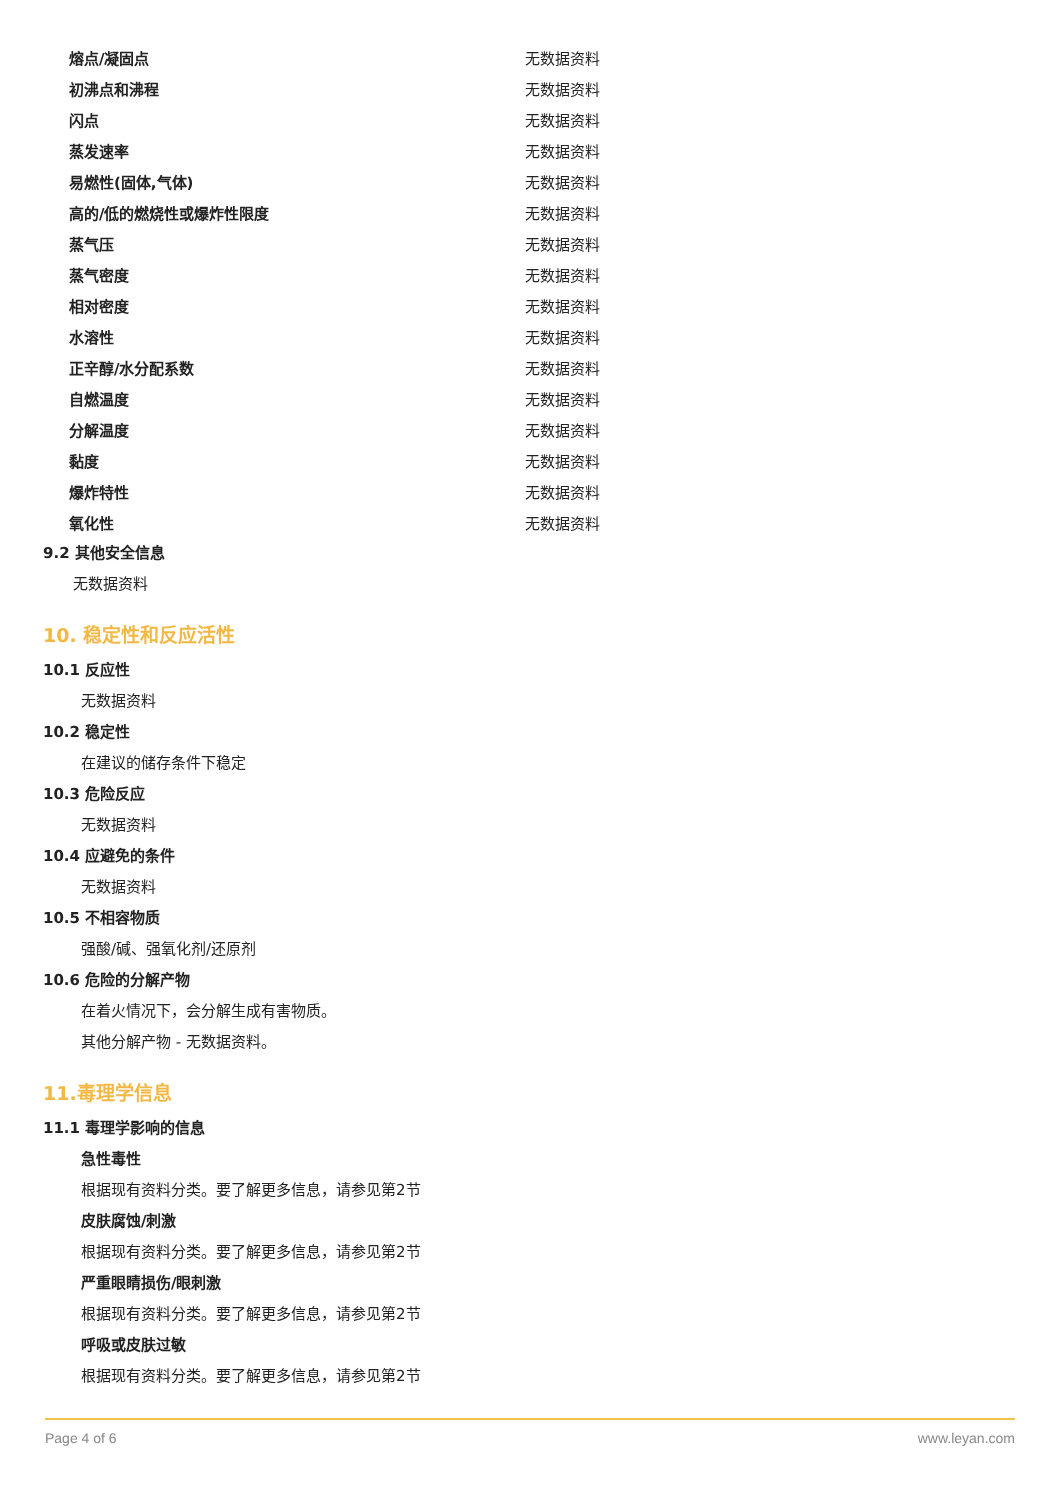| 熔点/凝固点 | 无数据资料 |
| 初沸点和沸程 | 无数据资料 |
| 闪点 | 无数据资料 |
| 蒸发速率 | 无数据资料 |
| 易燃性(固体,气体) | 无数据资料 |
| 高的/低的燃烧性或爆炸性限度 | 无数据资料 |
| 蒸气压 | 无数据资料 |
| 蒸气密度 | 无数据资料 |
| 相对密度 | 无数据资料 |
| 水溶性 | 无数据资料 |
| 正辛醇/水分配系数 | 无数据资料 |
| 自燃温度 | 无数据资料 |
| 分解温度 | 无数据资料 |
| 黏度 | 无数据资料 |
| 爆炸特性 | 无数据资料 |
| 氧化性 | 无数据资料 |
9.2 其他安全信息
无数据资料
10. 稳定性和反应活性
10.1 反应性
无数据资料
10.2 稳定性
在建议的储存条件下稳定
10.3 危险反应
无数据资料
10.4 应避免的条件
无数据资料
10.5 不相容物质
强酸/碱、强氧化剂/还原剂
10.6 危险的分解产物
在着火情况下，会分解生成有害物质。
其他分解产物 - 无数据资料。
11.毒理学信息
11.1 毒理学影响的信息
急性毒性
根据现有资料分类。要了解更多信息，请参见第2节
皮肤腐蚀/刺激
根据现有资料分类。要了解更多信息，请参见第2节
严重眼睛损伤/眼刺激
根据现有资料分类。要了解更多信息，请参见第2节
呼吸或皮肤过敏
根据现有资料分类。要了解更多信息，请参见第2节
Page 4 of 6 www.leyan.com